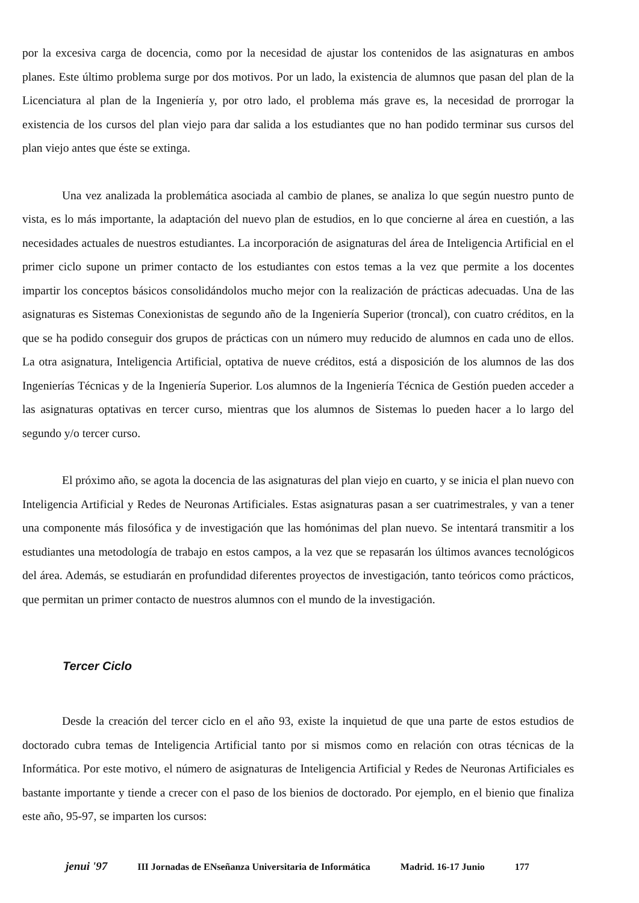por la excesiva carga de docencia, como por la necesidad de ajustar los contenidos de las asignaturas en ambos planes. Este último problema surge por dos motivos. Por un lado, la existencia de alumnos que pasan del plan de la Licenciatura al plan de la Ingeniería y, por otro lado, el problema más grave es, la necesidad de prorrogar la existencia de los cursos del plan viejo para dar salida a los estudiantes que no han podido terminar sus cursos del plan viejo antes que éste se extinga.
Una vez analizada la problemática asociada al cambio de planes, se analiza lo que según nuestro punto de vista, es lo más importante, la adaptación del nuevo plan de estudios, en lo que concierne al área en cuestión, a las necesidades actuales de nuestros estudiantes. La incorporación de asignaturas del área de Inteligencia Artificial en el primer ciclo supone un primer contacto de los estudiantes con estos temas a la vez que permite a los docentes impartir los conceptos básicos consolidándolos mucho mejor con la realización de prácticas adecuadas. Una de las asignaturas es Sistemas Conexionistas de segundo año de la Ingeniería Superior (troncal), con cuatro créditos, en la que se ha podido conseguir dos grupos de prácticas con un número muy reducido de alumnos en cada uno de ellos. La otra asignatura, Inteligencia Artificial, optativa de nueve créditos, está a disposición de los alumnos de las dos Ingenierías Técnicas y de la Ingeniería Superior. Los alumnos de la Ingeniería Técnica de Gestión pueden acceder a las asignaturas optativas en tercer curso, mientras que los alumnos de Sistemas lo pueden hacer a lo largo del segundo y/o tercer curso.
El próximo año, se agota la docencia de las asignaturas del plan viejo en cuarto, y se inicia el plan nuevo con Inteligencia Artificial y Redes de Neuronas Artificiales. Estas asignaturas pasan a ser cuatrimestrales, y van a tener una componente más filosófica y de investigación que las homónimas del plan nuevo. Se intentará transmitir a los estudiantes una metodología de trabajo en estos campos, a la vez que se repasarán los últimos avances tecnológicos del área. Además, se estudiarán en profundidad diferentes proyectos de investigación, tanto teóricos como prácticos, que permitan un primer contacto de nuestros alumnos con el mundo de la investigación.
Tercer Ciclo
Desde la creación del tercer ciclo en el año 93, existe la inquietud de que una parte de estos estudios de doctorado cubra temas de Inteligencia Artificial tanto por si mismos como en relación con otras técnicas de la Informática. Por este motivo, el número de asignaturas de Inteligencia Artificial y Redes de Neuronas Artificiales es bastante importante y tiende a crecer con el paso de los bienios de doctorado. Por ejemplo, en el bienio que finaliza este año, 95-97, se imparten los cursos:
jenui '97 III Jornadas de ENseñanza Universitaria de Informática Madrid. 16-17 Junio 177